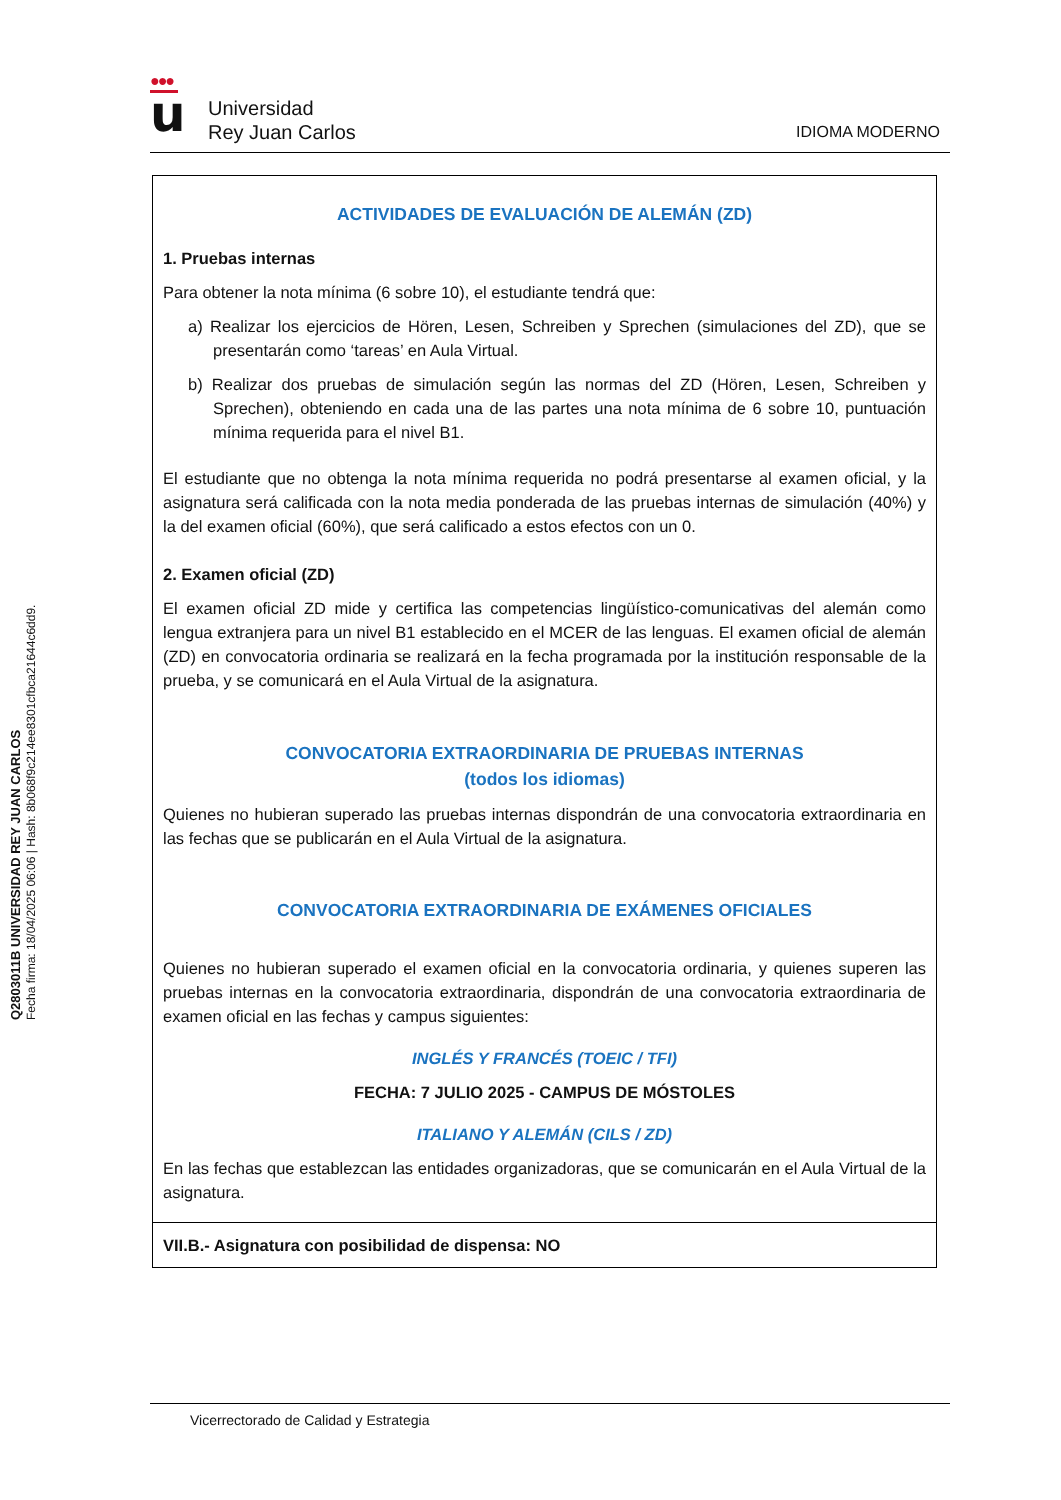Q2803011B UNIVERSIDAD REY JUAN CARLOS
Fecha firma: 18/04/2025 06:06 | Hash: 8b068f9c214ee8301cfbca21644c6dd9.
●●●
u
Universidad
Rey Juan Carlos
IDIOMA MODERNO
ACTIVIDADES DE EVALUACIÓN DE ALEMÁN (ZD)
1. Pruebas internas
Para obtener la nota mínima (6 sobre 10), el estudiante tendrá que:
a) Realizar los ejercicios de Hören, Lesen, Schreiben y Sprechen (simulaciones del ZD), que se presentarán como ‘tareas’ en Aula Virtual.
b) Realizar dos pruebas de simulación según las normas del ZD (Hören, Lesen, Schreiben y Sprechen), obteniendo en cada una de las partes una nota mínima de 6 sobre 10, puntuación mínima requerida para el nivel B1.
El estudiante que no obtenga la nota mínima requerida no podrá presentarse al examen oficial, y la asignatura será calificada con la nota media ponderada de las pruebas internas de simulación (40%) y la del examen oficial (60%), que será calificado a estos efectos con un 0.
2. Examen oficial (ZD)
El examen oficial ZD mide y certifica las competencias lingüístico-comunicativas del alemán como lengua extranjera para un nivel B1 establecido en el MCER de las lenguas. El examen oficial de alemán (ZD) en convocatoria ordinaria se realizará en la fecha programada por la institución responsable de la prueba, y se comunicará en el Aula Virtual de la asignatura.
CONVOCATORIA EXTRAORDINARIA DE PRUEBAS INTERNAS
(todos los idiomas)
Quienes no hubieran superado las pruebas internas dispondrán de una convocatoria extraordinaria en las fechas que se publicarán en el Aula Virtual de la asignatura.
CONVOCATORIA EXTRAORDINARIA DE EXÁMENES OFICIALES
Quienes no hubieran superado el examen oficial en la convocatoria ordinaria, y quienes superen las pruebas internas en la convocatoria extraordinaria, dispondrán de una convocatoria extraordinaria de examen oficial en las fechas y campus siguientes:
INGLÉS Y FRANCÉS (TOEIC / TFI)
FECHA: 7 JULIO 2025 - CAMPUS DE MÓSTOLES
ITALIANO Y ALEMÁN (CILS / ZD)
En las fechas que establezcan las entidades organizadoras, que se comunicarán en el Aula Virtual de la asignatura.
VII.B.- Asignatura con posibilidad de dispensa: NO
Vicerrectorado de Calidad y Estrategia